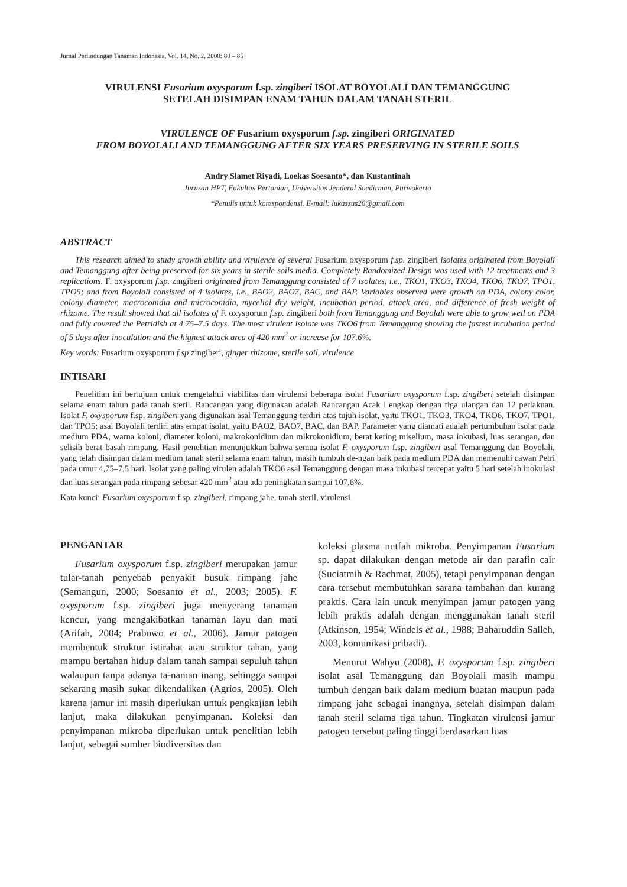Jurnal Perlindungan Tanaman Indonesia, Vol. 14, No. 2, 2008: 80 – 85
VIRULENSI Fusarium oxysporum f.sp. zingiberi ISOLAT BOYOLALI DAN TEMANGGUNG
SETELAH DISIMPAN ENAM TAHUN DALAM TANAH STERIL
VIRULENCE OF Fusarium oxysporum f.sp. zingiberi ORIGINATED
FROM BOYOLALI AND TEMANGGUNG AFTER SIX YEARS PRESERVING IN STERILE SOILS
Andry Slamet Riyadi, Loekas Soesanto*, dan Kustantinah
Jurusan HPT, Fakultas Pertanian, Universitas Jenderal Soedirman, Purwokerto
*Penulis untuk korespondensi. E-mail: lukassus26@gmail.com
ABSTRACT
This research aimed to study growth ability and virulence of several Fusarium oxysporum f.sp. zingiberi isolates originated from Boyolali and Temanggung after being preserved for six years in sterile soils media. Completely Randomized Design was used with 12 treatments and 3 replications. F. oxysporum f.sp. zingiberi originated from Temanggung consisted of 7 isolates, i.e., TKO1, TKO3, TKO4, TKO6, TKO7, TPO1, TPO5; and from Boyolali consisted of 4 isolates, i.e., BAO2, BAO7, BAC, and BAP. Variables observed were growth on PDA, colony color, colony diameter, macroconidia and microconidia, mycelial dry weight, incubation period, attack area, and difference of fresh weight of rhizome. The result showed that all isolates of F. oxysporum f.sp. zingiberi both from Temanggung and Boyolali were able to grow well on PDA and fully covered the Petridish at 4.75–7.5 days. The most virulent isolate was TKO6 from Temanggung showing the fastest incubation period of 5 days after inoculation and the highest attack area of 420 mm<sup>2</sup> or increase for 107.6%.
Key words: Fusarium oxysporum f.sp zingiberi, ginger rhizome, sterile soil, virulence
INTISARI
Penelitian ini bertujuan untuk mengetahui viabilitas dan virulensi beberapa isolat Fusarium oxysporum f.sp. zingiberi setelah disimpan selama enam tahun pada tanah steril. Rancangan yang digunakan adalah Rancangan Acak Lengkap dengan tiga ulangan dan 12 perlakuan. Isolat F. oxysporum f.sp. zingiberi yang digunakan asal Temanggung terdiri atas tujuh isolat, yaitu TKO1, TKO3, TKO4, TKO6, TKO7, TPO1, dan TPO5; asal Boyolali terdiri atas empat isolat, yaitu BAO2, BAO7, BAC, dan BAP. Parameter yang diamati adalah pertumbuhan isolat pada medium PDA, warna koloni, diameter koloni, makrokonidium dan mikrokonidium, berat kering miselium, masa inkubasi, luas serangan, dan selisih berat basah rimpang. Hasil penelitian menunjukkan bahwa semua isolat F. oxysporum f.sp. zingiberi asal Temanggung dan Boyolali, yang telah disimpan dalam medium tanah steril selama enam tahun, masih tumbuh de-ngan baik pada medium PDA dan memenuhi cawan Petri pada umur 4,75–7,5 hari. Isolat yang paling virulen adalah TKO6 asal Temanggung dengan masa inkubasi tercepat yaitu 5 hari setelah inokulasi dan luas serangan pada rimpang sebesar 420 mm<sup>2</sup> atau ada peningkatan sampai 107,6%.
Kata kunci: Fusarium oxysporum f.sp. zingiberi, rimpang jahe, tanah steril, virulensi
PENGANTAR
Fusarium oxysporum f.sp. zingiberi merupakan jamur tular-tanah penyebab penyakit busuk rimpang jahe (Semangun, 2000; Soesanto et al., 2003; 2005). F. oxysporum f.sp. zingiberi juga menyerang tanaman kencur, yang mengakibatkan tanaman layu dan mati (Arifah, 2004; Prabowo et al., 2006). Jamur patogen membentuk struktur istirahat atau struktur tahan, yang mampu bertahan hidup dalam tanah sampai sepuluh tahun walaupun tanpa adanya ta-naman inang, sehingga sampai sekarang masih sukar dikendalikan (Agrios, 2005). Oleh karena jamur ini masih diperlukan untuk pengkajian lebih lanjut, maka dilakukan penyimpanan. Koleksi dan penyimpanan mikroba diperlukan untuk penelitian lebih lanjut, sebagai sumber biodiversitas dan
koleksi plasma nutfah mikroba. Penyimpanan Fusarium sp. dapat dilakukan dengan metode air dan parafin cair (Suciatmih & Rachmat, 2005), tetapi penyimpanan dengan cara tersebut membutuhkan sarana tambahan dan kurang praktis. Cara lain untuk menyimpan jamur patogen yang lebih praktis adalah dengan menggunakan tanah steril (Atkinson, 1954; Windels et al., 1988; Baharuddin Salleh, 2003, komunikasi pribadi).
Menurut Wahyu (2008), F. oxysporum f.sp. zingiberi isolat asal Temanggung dan Boyolali masih mampu tumbuh dengan baik dalam medium buatan maupun pada rimpang jahe sebagai inangnya, setelah disimpan dalam tanah steril selama tiga tahun. Tingkatan virulensi jamur patogen tersebut paling tinggi berdasarkan luas